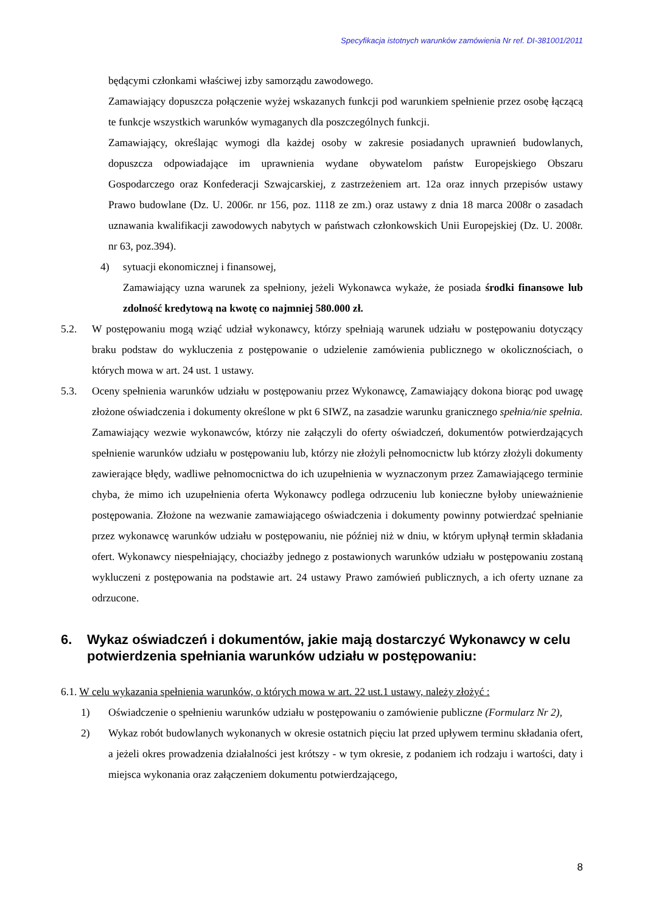Specyfikacja istotnych warunków zamówienia Nr ref. DI-381001/2011
będącymi członkami właściwej izby samorządu zawodowego.
Zamawiający dopuszcza połączenie wyżej wskazanych funkcji pod warunkiem spełnienie przez osobę łączącą te funkcje wszystkich warunków wymaganych dla poszczególnych funkcji.
Zamawiający, określając wymogi dla każdej osoby w zakresie posiadanych uprawnień budowlanych, dopuszcza odpowiadające im uprawnienia wydane obywatelom państw Europejskiego Obszaru Gospodarczego oraz Konfederacji Szwajcarskiej, z zastrzeżeniem art. 12a oraz innych przepisów ustawy Prawo budowlane (Dz. U. 2006r. nr 156, poz. 1118 ze zm.) oraz ustawy z dnia 18 marca 2008r o zasadach uznawania kwalifikacji zawodowych nabytych w państwach członkowskich Unii Europejskiej (Dz. U. 2008r. nr 63, poz.394).
4) sytuacji ekonomicznej i finansowej,
Zamawiający uzna warunek za spełniony, jeżeli Wykonawca wykaże, że posiada środki finansowe lub zdolność kredytową na kwotę co najmniej 580.000 zł.
5.2. W postępowaniu mogą wziąć udział wykonawcy, którzy spełniają warunek udziału w postępowaniu dotyczący braku podstaw do wykluczenia z postępowanie o udzielenie zamówienia publicznego w okolicznościach, o których mowa w art. 24 ust. 1 ustawy.
5.3. Oceny spełnienia warunków udziału w postępowaniu przez Wykonawcę, Zamawiający dokona biorąc pod uwagę złożone oświadczenia i dokumenty określone w pkt 6 SIWZ, na zasadzie warunku granicznego spełnia/nie spełnia.
Zamawiający wezwie wykonawców, którzy nie załączyli do oferty oświadczeń, dokumentów potwierdzających spełnienie warunków udziału w postępowaniu lub, którzy nie złożyli pełnomocnictw lub którzy złożyli dokumenty zawierające błędy, wadliwe pełnomocnictwa do ich uzupełnienia w wyznaczonym przez Zamawiającego terminie chyba, że mimo ich uzupełnienia oferta Wykonawcy podlega odrzuceniu lub konieczne byłoby unieważnienie postępowania. Złożone na wezwanie zamawiającego oświadczenia i dokumenty powinny potwierdzać spełnianie przez wykonawcę warunków udziału w postępowaniu, nie później niż w dniu, w którym upłynął termin składania ofert. Wykonawcy niespełniający, chociażby jednego z postawionych warunków udziału w postępowaniu zostaną wykluczeni z postępowania na podstawie art. 24 ustawy Prawo zamówień publicznych, a ich oferty uznane za odrzucone.
6. Wykaz oświadczeń i dokumentów, jakie mają dostarczyć Wykonawcy w celu potwierdzenia spełniania warunków udziału w postępowaniu:
6.1. W celu wykazania spełnienia warunków, o których mowa w art. 22 ust.1 ustawy, należy złożyć :
1) Oświadczenie o spełnieniu warunków udziału w postępowaniu o zamówienie publiczne (Formularz Nr 2),
2) Wykaz robót budowlanych wykonanych w okresie ostatnich pięciu lat przed upływem terminu składania ofert, a jeżeli okres prowadzenia działalności jest krótszy - w tym okresie, z podaniem ich rodzaju i wartości, daty i miejsca wykonania oraz załączeniem dokumentu potwierdzającego,
8